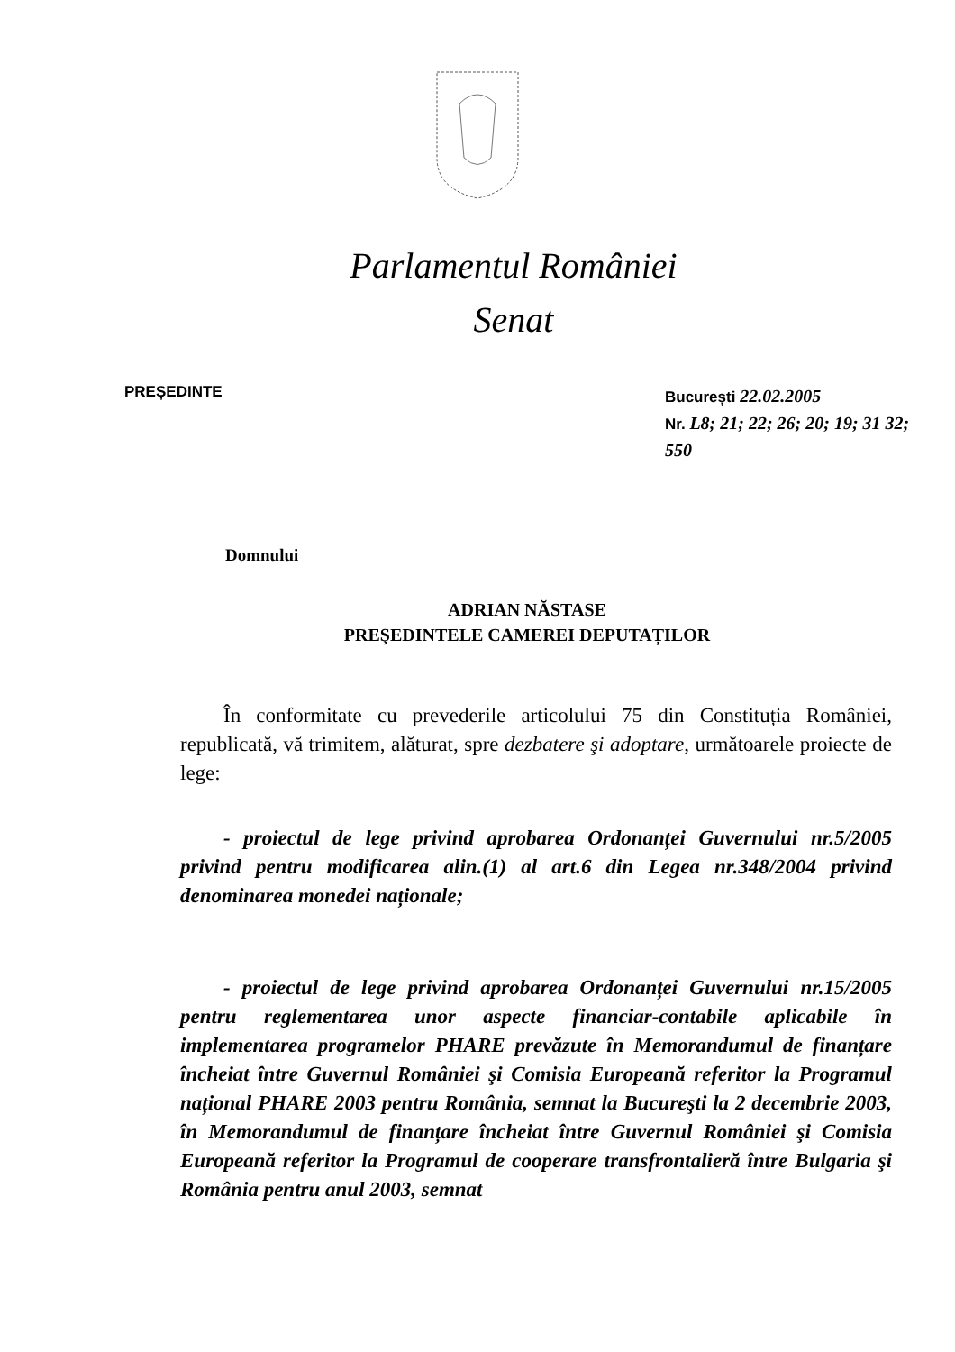Parlamentul României
Senat
PREȘEDINTE
București 22.02.2005
Nr. L8; 21; 22; 26; 20; 19; 31 32; 550
Domnului
ADRIAN NĂSTASE
PREŞEDINTELE CAMEREI DEPUTAȚILOR
În conformitate cu prevederile articolului 75 din Constituția României, republicată, vă trimitem, alăturat, spre dezbatere şi adoptare, următoarele proiecte de lege:
- proiectul de lege privind aprobarea Ordonanței Guvernului nr.5/2005 privind pentru modificarea alin.(1) al art.6 din Legea nr.348/2004 privind denominarea monedei naționale;
- proiectul de lege privind aprobarea Ordonanței Guvernului nr.15/2005 pentru reglementarea unor aspecte financiar-contabile aplicabile în implementarea programelor PHARE prevăzute în Memorandumul de finanțare încheiat între Guvernul României şi Comisia Europeană referitor la Programul național PHARE 2003 pentru România, semnat la Bucureşti la 2 decembrie 2003, în Memorandumul de finanțare încheiat între Guvernul României şi Comisia Europeană referitor la Programul de cooperare transfrontalieră între Bulgaria şi România pentru anul 2003, semnat